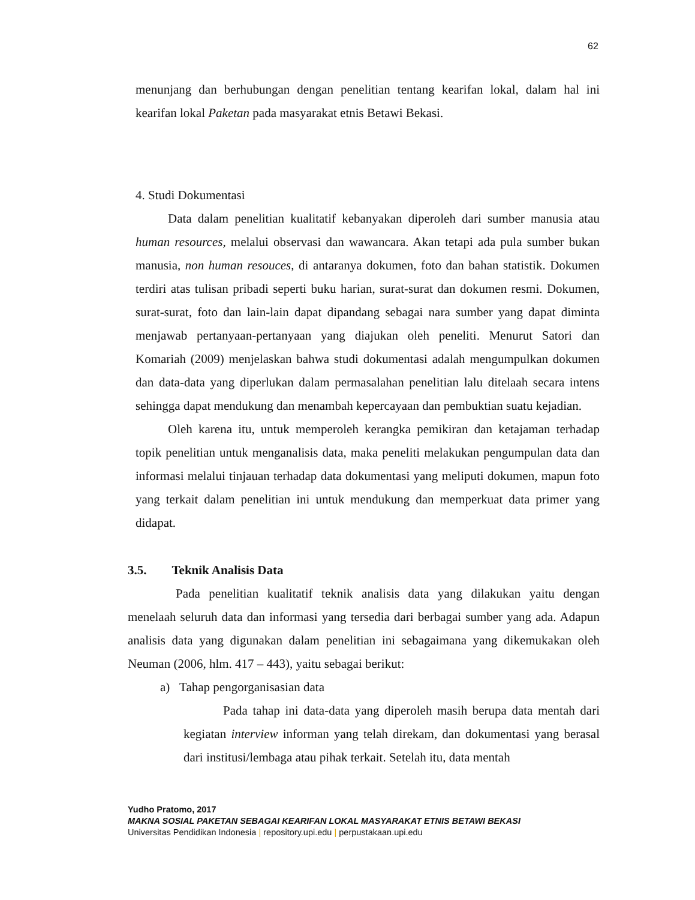62
menunjang dan berhubungan dengan penelitian tentang kearifan lokal, dalam hal ini kearifan lokal Paketan pada masyarakat etnis Betawi Bekasi.
4. Studi Dokumentasi
Data dalam penelitian kualitatif kebanyakan diperoleh dari sumber manusia atau human resources, melalui observasi dan wawancara. Akan tetapi ada pula sumber bukan manusia, non human resouces, di antaranya dokumen, foto dan bahan statistik. Dokumen terdiri atas tulisan pribadi seperti buku harian, surat-surat dan dokumen resmi. Dokumen, surat-surat, foto dan lain-lain dapat dipandang sebagai nara sumber yang dapat diminta menjawab pertanyaan-pertanyaan yang diajukan oleh peneliti. Menurut Satori dan Komariah (2009) menjelaskan bahwa studi dokumentasi adalah mengumpulkan dokumen dan data-data yang diperlukan dalam permasalahan penelitian lalu ditelaah secara intens sehingga dapat mendukung dan menambah kepercayaan dan pembuktian suatu kejadian.
Oleh karena itu, untuk memperoleh kerangka pemikiran dan ketajaman terhadap topik penelitian untuk menganalisis data, maka peneliti melakukan pengumpulan data dan informasi melalui tinjauan terhadap data dokumentasi yang meliputi dokumen, mapun foto yang terkait dalam penelitian ini untuk mendukung dan memperkuat data primer yang didapat.
3.5. Teknik Analisis Data
Pada penelitian kualitatif teknik analisis data yang dilakukan yaitu dengan menelaah seluruh data dan informasi yang tersedia dari berbagai sumber yang ada. Adapun analisis data yang digunakan dalam penelitian ini sebagaimana yang dikemukakan oleh Neuman (2006, hlm. 417 – 443), yaitu sebagai berikut:
a) Tahap pengorganisasian data
Pada tahap ini data-data yang diperoleh masih berupa data mentah dari kegiatan interview informan yang telah direkam, dan dokumentasi yang berasal dari institusi/lembaga atau pihak terkait. Setelah itu, data mentah
Yudho Pratomo, 2017
MAKNA SOSIAL PAKETAN SEBAGAI KEARIFAN LOKAL MASYARAKAT ETNIS BETAWI BEKASI
Universitas Pendidikan Indonesia | repository.upi.edu | perpustakaan.upi.edu